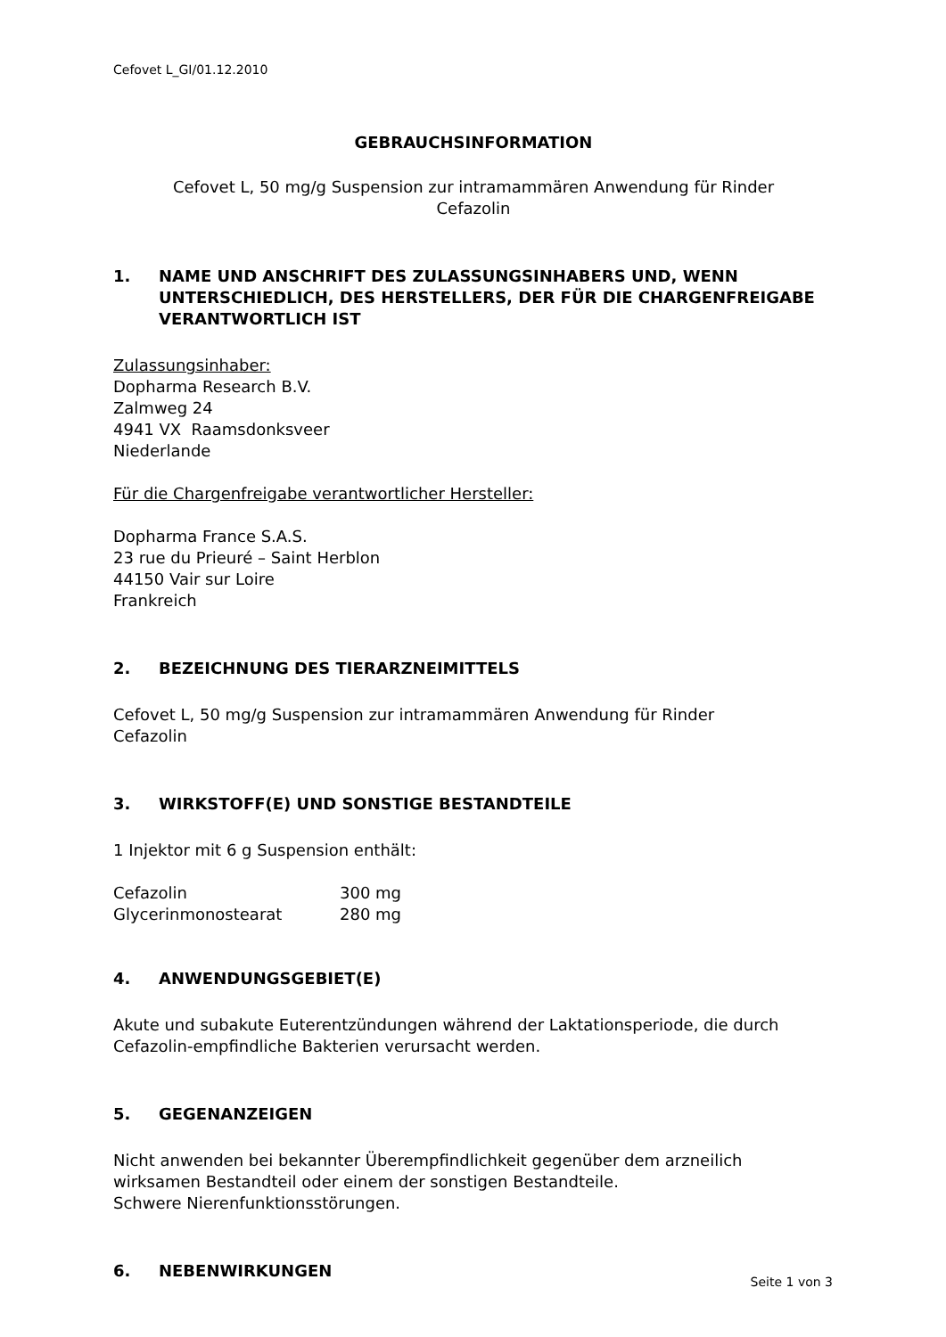Cefovet L_GI/01.12.2010
GEBRAUCHSINFORMATION
Cefovet L, 50 mg/g Suspension zur intramammären Anwendung für Rinder
Cefazolin
1. NAME UND ANSCHRIFT DES ZULASSUNGSINHABERS UND, WENN UNTERSCHIEDLICH, DES HERSTELLERS, DER FÜR DIE CHARGENFREIGABE VERANTWORTLICH IST
Zulassungsinhaber:
Dopharma Research B.V.
Zalmweg 24
4941 VX Raamsdonksveer
Niederlande
Für die Chargenfreigabe verantwortlicher Hersteller:
Dopharma France S.A.S.
23 rue du Prieuré – Saint Herblon
44150 Vair sur Loire
Frankreich
2. BEZEICHNUNG DES TIERARZNEIMITTELS
Cefovet L, 50 mg/g Suspension zur intramammären Anwendung für Rinder
Cefazolin
3. WIRKSTOFF(E) UND SONSTIGE BESTANDTEILE
1 Injektor mit 6 g Suspension enthält:
| Cefazolin | 300 mg |
| Glycerinmonostearat | 280 mg |
4. ANWENDUNGSGEBIET(E)
Akute und subakute Euterentzündungen während der Laktationsperiode, die durch Cefazolin-empfindliche Bakterien verursacht werden.
5. GEGENANZEIGEN
Nicht anwenden bei bekannter Überempfindlichkeit gegenüber dem arzneilich wirksamen Bestandteil oder einem der sonstigen Bestandteile.
Schwere Nierenfunktionsstörungen.
6. NEBENWIRKUNGEN
Seite 1 von 3